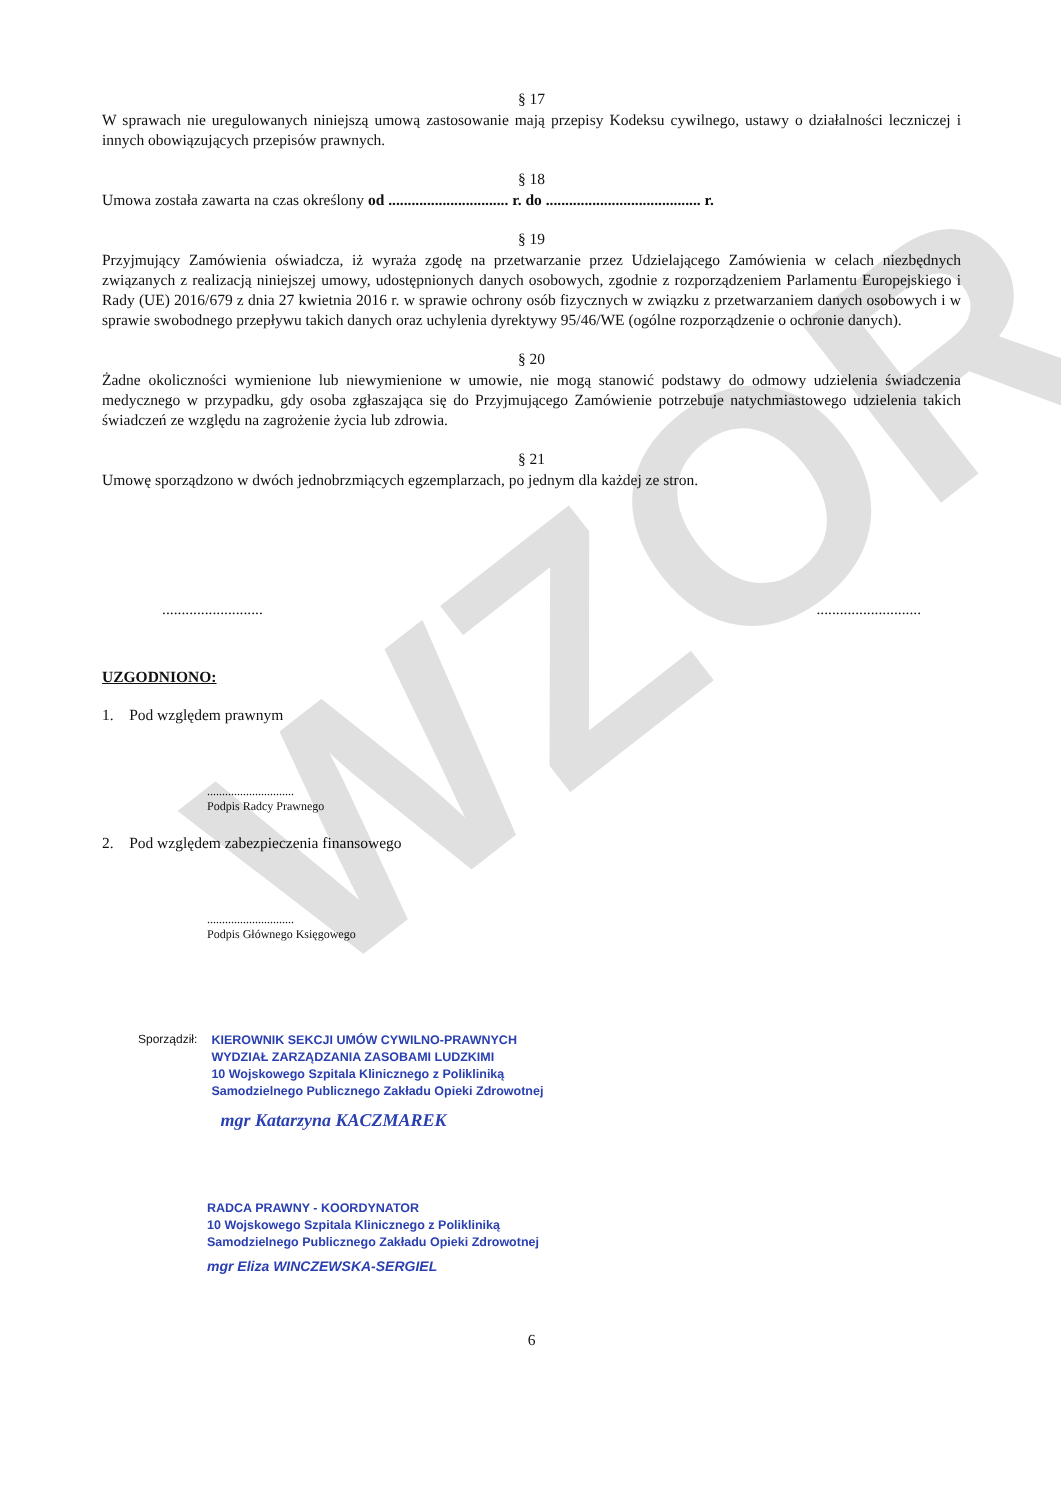WZOR
§ 17
W sprawach nie uregulowanych niniejszą umową zastosowanie mają przepisy Kodeksu cywilnego, ustawy o działalności leczniczej i innych obowiązujących przepisów prawnych.
§ 18
Umowa została zawarta na czas określony od ............................... r. do ........................................ r.
§ 19
Przyjmujący Zamówienia oświadcza, iż wyraża zgodę na przetwarzanie przez Udzielającego Zamówienia w celach niezbędnych związanych z realizacją niniejszej umowy, udostępnionych danych osobowych, zgodnie z rozporządzeniem Parlamentu Europejskiego i Rady (UE) 2016/679 z dnia 27 kwietnia 2016 r. w sprawie ochrony osób fizycznych w związku z przetwarzaniem danych osobowych i w sprawie swobodnego przepływu takich danych oraz uchylenia dyrektywy 95/46/WE (ogólne rozporządzenie o ochronie danych).
§ 20
Żadne okoliczności wymienione lub niewymienione w umowie, nie mogą stanowić podstawy do odmowy udzielenia świadczenia medycznego w przypadku, gdy osoba zgłaszająca się do Przyjmującego Zamówienie potrzebuje natychmiastowego udzielenia takich świadczeń ze względu na zagrożenie życia lub zdrowia.
§ 21
Umowę sporządzono w dwóch jednobrzmiących egzemplarzach, po jednym dla każdej ze stron.
.....................................................
UZGODNIONO:
1. Pod względem prawnym
.............................
Podpis Radcy Prawnego
2. Pod względem zabezpieczenia finansowego
.............................
Podpis Głównego Księgowego
Sporządził:
KIEROWNIK SEKCJI UMÓW CYWILNO-PRAWNYCH
WYDZIAŁ ZARZĄDZANIA ZASOBAMI LUDZKIMI
10 Wojskowego Szpitala Klinicznego z Polikliniką
Samodzielnego Publicznego Zakładu Opieki Zdrowotnej
mgr Katarzyna KACZMAREK
RADCA PRAWNY - KOORDYNATOR
10 Wojskowego Szpitala Klinicznego z Polikliniką
Samodzielnego Publicznego Zakładu Opieki Zdrowotnej
mgr Eliza WINCZEWSKA-SERGIEL
6